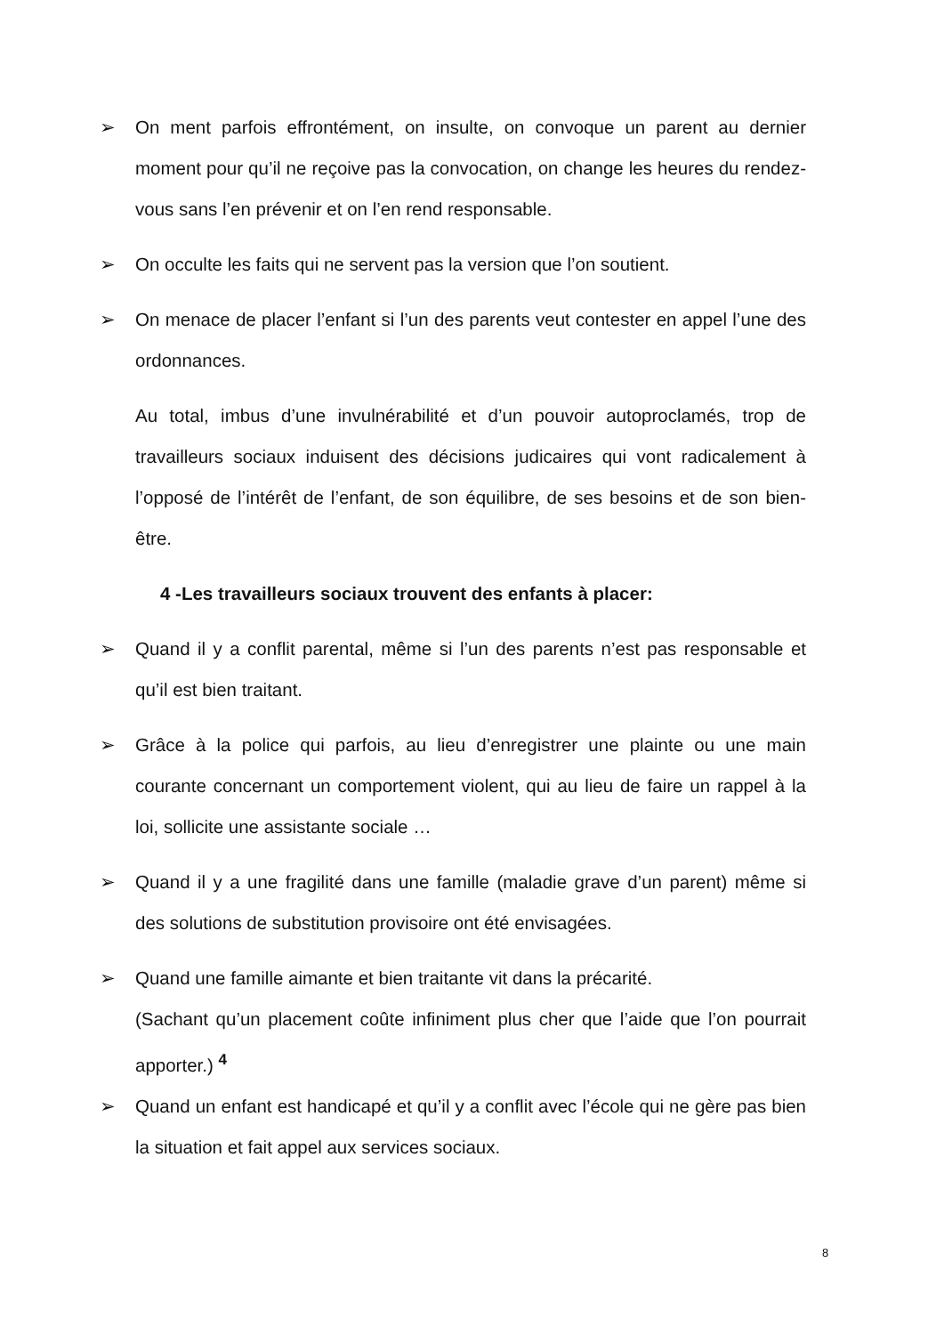➢ On ment parfois effrontément, on insulte, on convoque un parent au dernier moment pour qu’il ne reçoive pas la convocation, on change les heures du rendez-vous sans l’en prévenir et on l’en rend responsable.
➢ On occulte les faits qui ne servent pas la version que l’on soutient.
➢ On menace de placer l’enfant si l’un des parents veut contester en appel l’une des ordonnances.
Au total, imbus d’une invulnérabilité et d’un pouvoir autoproclamés, trop de travailleurs sociaux induisent des décisions judicaires qui vont radicalement à l’opposé de l’intérêt de l’enfant, de son équilibre, de ses besoins et de son bien-être.
4 -Les travailleurs sociaux trouvent des enfants à placer:
➢ Quand il y a conflit parental, même si l’un des parents n’est pas responsable et qu’il est bien traitant.
➢ Grâce à la police qui parfois, au lieu d’enregistrer une plainte ou une main courante concernant un comportement violent, qui au lieu de faire un rappel à la loi, sollicite une assistante sociale …
➢ Quand il y a une fragilité dans une famille (maladie grave d’un parent) même si des solutions de substitution provisoire ont été envisagées.
➢ Quand une famille aimante et bien traitante vit dans la précarité.
(Sachant qu’un placement coûte infiniment plus cher que l’aide que l’on pourrait apporter.) <sup>4</sup>
➢ Quand un enfant est handicapé et qu’il y a conflit avec l’école qui ne gère pas bien la situation et fait appel aux services sociaux.
8